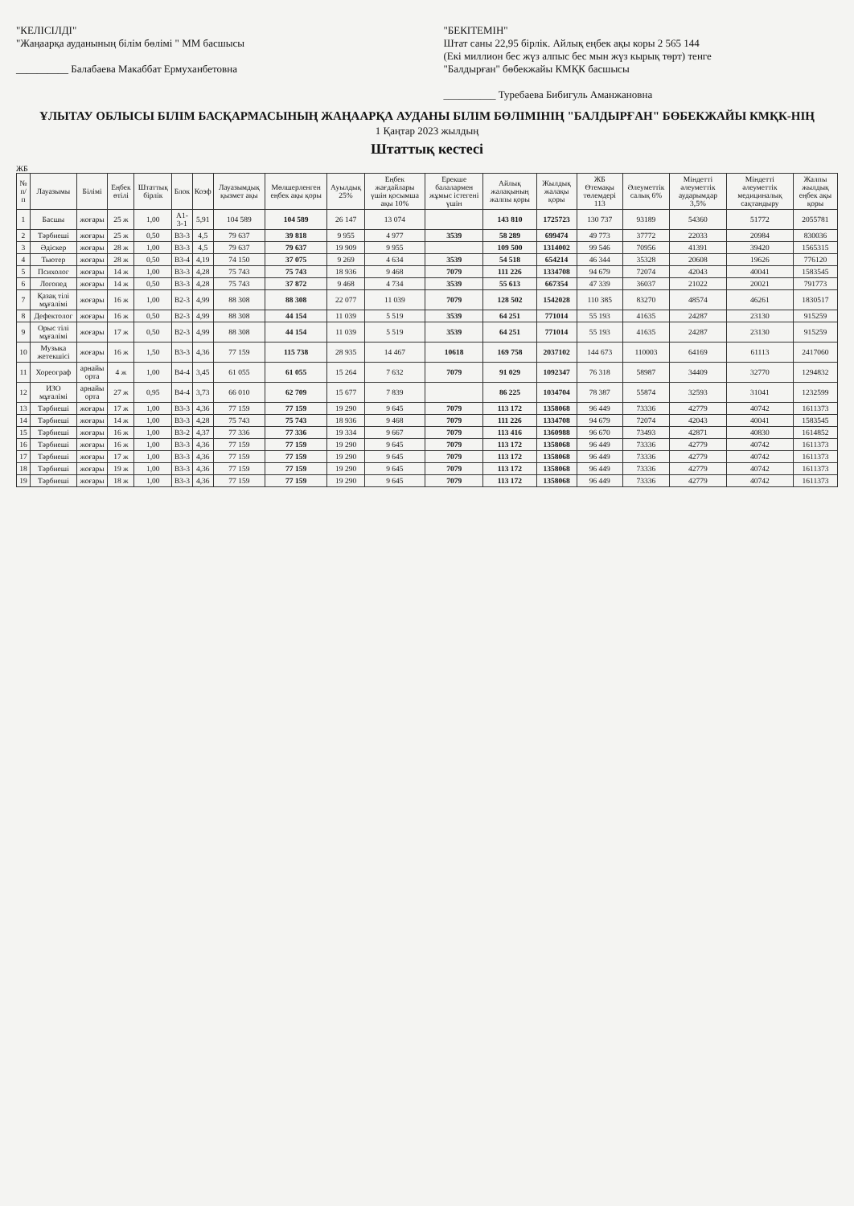"КЕЛІСІЛДІ"
"Жаңаарқа ауданының білім бөлімі " ММ басшысы
__________ Балабаева Макаббат Ермуханбетовна
"БЕКІТЕМІН"
Штат саны 22,95 бірлік. Айлық еңбек ақы коры 2 565 144
(Екі миллион бес жүз алпыс бес мын жүз кырық төрт) тенге
"Балдырған" бөбекжайы КМҚК басшысы
__________ Туребаева Бибигуль Аманжановна
ҰЛЫТАУ ОБЛЫСЫ БІЛІМ БАСҚАРМАСЫНЫҢ ЖАҢААРҚА АУДАНЫ БІЛІМ БӨЛІМІНІҢ "БАЛДЫРҒАН" БӨБЕКЖАЙЫ КМҚК-НІҢ
1 Қаңтар 2023 жылдың
Штаттық кестесі
ЖБ
| № п/п | Лауазымы | Білімі | Еңбек өтілі | Штаттық бірлік | Блок | Коэф | Лауазымдық қызмет ақы | Мөлшерленген еңбек ақы қоры | Ауылдық 25% | Еңбек жағдайлары үшін қосымша ақы 10% | Ерекше балалармен жұмыс істегені үшін | Айлық жалақының жалпы қоры | Жылдық жалақы қоры | ЖБ Өтемақы төлемдері 113 | Әлеуметтік салық 6% | Міндетті әлеуметтік аударымдар 3,5% | Міндетті әлеуметтік медициналық сақтандыру | Жалпы жылдық еңбек ақы қоры |
| --- | --- | --- | --- | --- | --- | --- | --- | --- | --- | --- | --- | --- | --- | --- | --- | --- | --- | --- |
| 1 | Басшы | жоғары | 25 ж | 1,00 | А1-3-1 | 5,91 | 104 589 | 104 589 | 26 147 | 13 074 | | 143 810 | 1725723 | 130 737 | 93189 | 54360 | 51772 | 2055781 |
| 2 | Тәрбиеші | жоғары | 25 ж | 0,50 | В3-3 | 4,5 | 79 637 | 39 818 | 9 955 | 4 977 | 3539 | 58 289 | 699474 | 49 773 | 37772 | 22033 | 20984 | 830036 |
| 3 | Әдіскер | жоғары | 28 ж | 1,00 | В3-3 | 4,5 | 79 637 | 79 637 | 19 909 | 9 955 | | 109 500 | 1314002 | 99 546 | 70956 | 41391 | 39420 | 1565315 |
| 4 | Тьютер | жоғары | 28 ж | 0,50 | В3-4 | 4,19 | 74 150 | 37 075 | 9 269 | 4 634 | 3539 | 54 518 | 654214 | 46 344 | 35328 | 20608 | 19626 | 776120 |
| 5 | Психолог | жоғары | 14 ж | 1,00 | В3-3 | 4,28 | 75 743 | 75 743 | 18 936 | 9 468 | 7079 | 111 226 | 1334708 | 94 679 | 72074 | 42043 | 40041 | 1583545 |
| 6 | Логопед | жоғары | 14 ж | 0,50 | В3-3 | 4,28 | 75 743 | 37 872 | 9 468 | 4 734 | 3539 | 55 613 | 667354 | 47 339 | 36037 | 21022 | 20021 | 791773 |
| 7 | Қазақ тілі мұғалімі | жоғары | 16 ж | 1,00 | В2-3 | 4,99 | 88 308 | 88 308 | 22 077 | 11 039 | 7079 | 128 502 | 1542028 | 110 385 | 83270 | 48574 | 46261 | 1830517 |
| 8 | Дефектолог | жоғары | 16 ж | 0,50 | В2-3 | 4,99 | 88 308 | 44 154 | 11 039 | 5 519 | 3539 | 64 251 | 771014 | 55 193 | 41635 | 24287 | 23130 | 915259 |
| 9 | Орыс тілі мұғалімі | жоғары | 17 ж | 0,50 | В2-3 | 4,99 | 88 308 | 44 154 | 11 039 | 5 519 | 3539 | 64 251 | 771014 | 55 193 | 41635 | 24287 | 23130 | 915259 |
| 10 | Музыка жетекшісі | жоғары | 16 ж | 1,50 | В3-3 | 4,36 | 77 159 | 115 738 | 28 935 | 14 467 | 10618 | 169 758 | 2037102 | 144 673 | 110003 | 64169 | 61113 | 2417060 |
| 11 | Хореограф | арнайы орта | 4 ж | 1,00 | В4-4 | 3,45 | 61 055 | 61 055 | 15 264 | 7 632 | 7079 | 91 029 | 1092347 | 76 318 | 58987 | 34409 | 32770 | 1294832 |
| 12 | ИЗО мұғалімі | арнайы орта | 27 ж | 0,95 | В4-4 | 3,73 | 66 010 | 62 709 | 15 677 | 7 839 | | 86 225 | 1034704 | 78 387 | 55874 | 32593 | 31041 | 1232599 |
| 13 | Тәрбиеші | жоғары | 17 ж | 1,00 | В3-3 | 4,36 | 77 159 | 77 159 | 19 290 | 9 645 | 7079 | 113 172 | 1358068 | 96 449 | 73336 | 42779 | 40742 | 1611373 |
| 14 | Тәрбиеші | жоғары | 14 ж | 1,00 | В3-3 | 4,28 | 75 743 | 75 743 | 18 936 | 9 468 | 7079 | 111 226 | 1334708 | 94 679 | 72074 | 42043 | 40041 | 1583545 |
| 15 | Тәрбиеші | жоғары | 16 ж | 1,00 | В3-2 | 4,37 | 77 336 | 77 336 | 19 334 | 9 667 | 7079 | 113 416 | 1360988 | 96 670 | 73493 | 42871 | 40830 | 1614852 |
| 16 | Тәрбиеші | жоғары | 16 ж | 1,00 | В3-3 | 4,36 | 77 159 | 77 159 | 19 290 | 9 645 | 7079 | 113 172 | 1358068 | 96 449 | 73336 | 42779 | 40742 | 1611373 |
| 17 | Тәрбиеші | жоғары | 17 ж | 1,00 | В3-3 | 4,36 | 77 159 | 77 159 | 19 290 | 9 645 | 7079 | 113 172 | 1358068 | 96 449 | 73336 | 42779 | 40742 | 1611373 |
| 18 | Тәрбиеші | жоғары | 19 ж | 1,00 | В3-3 | 4,36 | 77 159 | 77 159 | 19 290 | 9 645 | 7079 | 113 172 | 1358068 | 96 449 | 73336 | 42779 | 40742 | 1611373 |
| 19 | Тәрбиеші | жоғары | 18 ж | 1,00 | В3-3 | 4,36 | 77 159 | 77 159 | 19 290 | 9 645 | 7079 | 113 172 | 1358068 | 96 449 | 73336 | 42779 | 40742 | 1611373 |